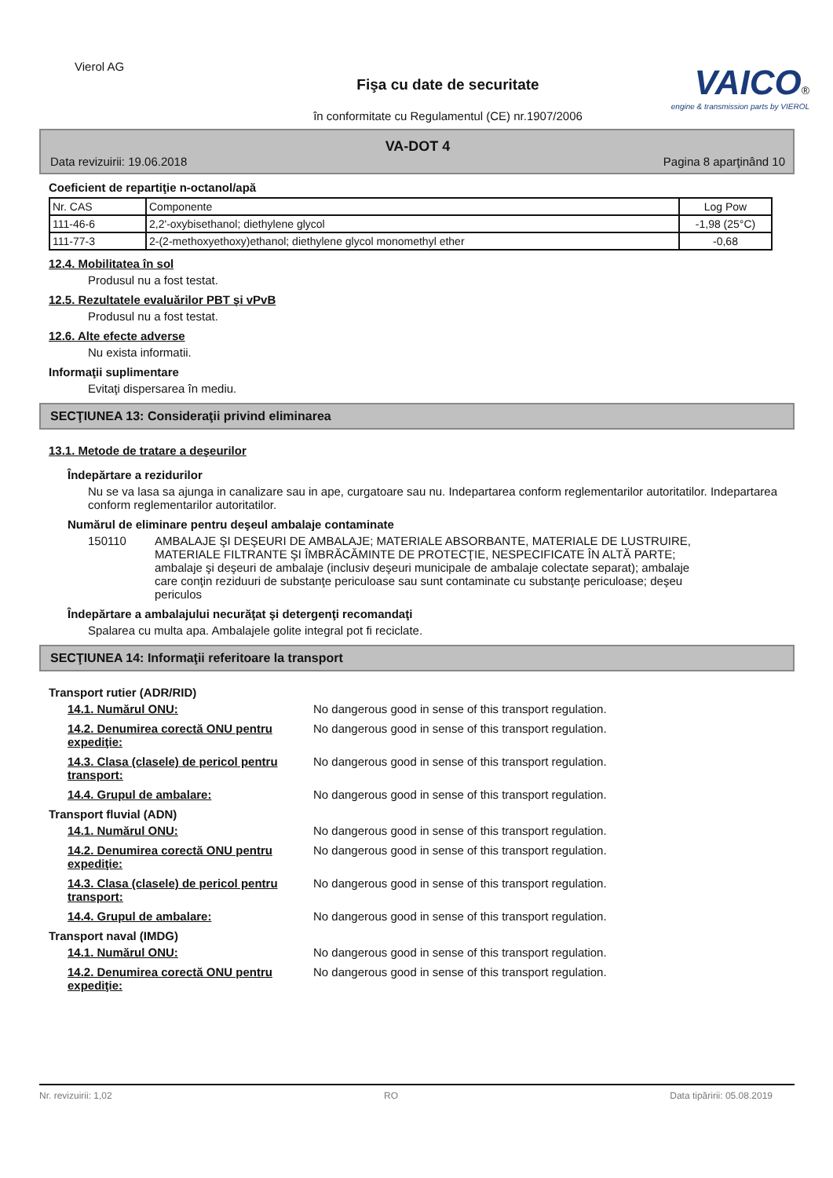Vierol AG
VAICO®
engine & transmission parts by VIEROL
Fişa cu date de securitate
în conformitate cu Regulamentul (CE) nr.1907/2006
VA-DOT 4
Data revizuirii: 19.06.2018 Pagina 8 aparţinând 10
Coeficient de repartiţie n-octanol/apă
| Nr. CAS | Componente | Log Pow |
| --- | --- | --- |
| 111-46-6 | 2,2'-oxybisethanol; diethylene glycol | -1,98 (25°C) |
| 111-77-3 | 2-(2-methoxyethoxy)ethanol; diethylene glycol monomethyl ether | -0,68 |
12.4. Mobilitatea în sol
Produsul nu a fost testat.
12.5. Rezultatele evaluărilor PBT şi vPvB
Produsul nu a fost testat.
12.6. Alte efecte adverse
Nu exista informatii.
Informaţii suplimentare
Evitaţi dispersarea în mediu.
SECŢIUNEA 13: Consideraţii privind eliminarea
13.1. Metode de tratare a deşeurilor
Îndepărtare a rezidurilor
Nu se va lasa sa ajunga in canalizare sau in ape, curgatoare sau nu. Indepartarea conform reglementarilor autoritatilor. Indepartarea conform reglementarilor autoritatilor.
Numărul de eliminare pentru deşeul ambalaje contaminate
150110 AMBALAJE ŞI DEŞEURI DE AMBALAJE; MATERIALE ABSORBANTE, MATERIALE DE LUSTRUIRE, MATERIALE FILTRANTE ŞI ÎMBRĂCĂMINTE DE PROTECŢIE, NESPECIFICATE ÎN ALTĂ PARTE; ambalaje şi deşeuri de ambalaje (inclusiv deşeuri municipale de ambalaje colectate separat); ambalaje care conţin reziduuri de substanţe periculoase sau sunt contaminate cu substanţe periculoase; deşeu periculos
Îndepărtare a ambalajului necurăţat şi detergenţi recomandaţi
Spalarea cu multa apa. Ambalajele golite integral pot fi reciclate.
SECŢIUNEA 14: Informaţii referitoare la transport
Transport rutier (ADR/RID)
14.1. Numărul ONU: No dangerous good in sense of this transport regulation.
14.2. Denumirea corectă ONU pentru expediţie: No dangerous good in sense of this transport regulation.
14.3. Clasa (clasele) de pericol pentru transport: No dangerous good in sense of this transport regulation.
14.4. Grupul de ambalare: No dangerous good in sense of this transport regulation.
Transport fluvial (ADN)
14.1. Numărul ONU: No dangerous good in sense of this transport regulation.
14.2. Denumirea corectă ONU pentru expediţie: No dangerous good in sense of this transport regulation.
14.3. Clasa (clasele) de pericol pentru transport: No dangerous good in sense of this transport regulation.
14.4. Grupul de ambalare: No dangerous good in sense of this transport regulation.
Transport naval (IMDG)
14.1. Numărul ONU: No dangerous good in sense of this transport regulation.
14.2. Denumirea corectă ONU pentru expediţie: No dangerous good in sense of this transport regulation.
Nr. revizuirii: 1,02 RO Data tipăririi: 05.08.2019